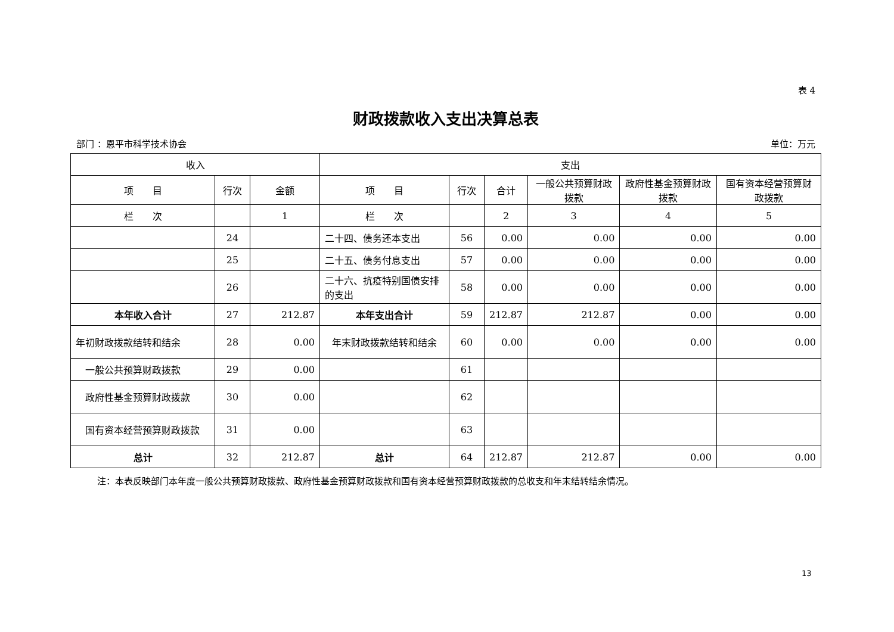表 4
财政拨款收入支出决算总表
部门 ：恩平市科学技术协会 单位：万元
| 收入 | | | 支出 | | | | | |
| --- | --- | --- | --- | --- | --- | --- | --- | --- |
| 项 目 | 行次 | 金额 | 项 目 | 行次 | 合计 | 一般公共预算财政拨款 | 政府性基金预算财政拨款 | 国有资本经营预算财政拨款 |
| 栏 次 | | 1 | 栏 次 | | 2 | 3 | 4 | 5 |
| | 24 | | 二十四、债务还本支出 | 56 | 0.00 | 0.00 | 0.00 | 0.00 |
| | 25 | | 二十五、债务付息支出 | 57 | 0.00 | 0.00 | 0.00 | 0.00 |
| | 26 | | 二十六、抗疫特别国债安排的支出 | 58 | 0.00 | 0.00 | 0.00 | 0.00 |
| 本年收入合计 | 27 | 212.87 | 本年支出合计 | 59 | 212.87 | 212.87 | 0.00 | 0.00 |
| 年初财政拨款结转和结余 | 28 | 0.00 | 年末财政拨款结转和结余 | 60 | 0.00 | 0.00 | 0.00 | 0.00 |
| 一般公共预算财政拨款 | 29 | 0.00 | | 61 | | | | |
| 政府性基金预算财政拨款 | 30 | 0.00 | | 62 | | | | |
| 国有资本经营预算财政拨款 | 31 | 0.00 | | 63 | | | | |
| 总计 | 32 | 212.87 | 总计 | 64 | 212.87 | 212.87 | 0.00 | 0.00 |
注：本表反映部门本年度一般公共预算财政拨款、政府性基金预算财政拨款和国有资本经营预算财政拨款的总收支和年末结转结余情况。
13